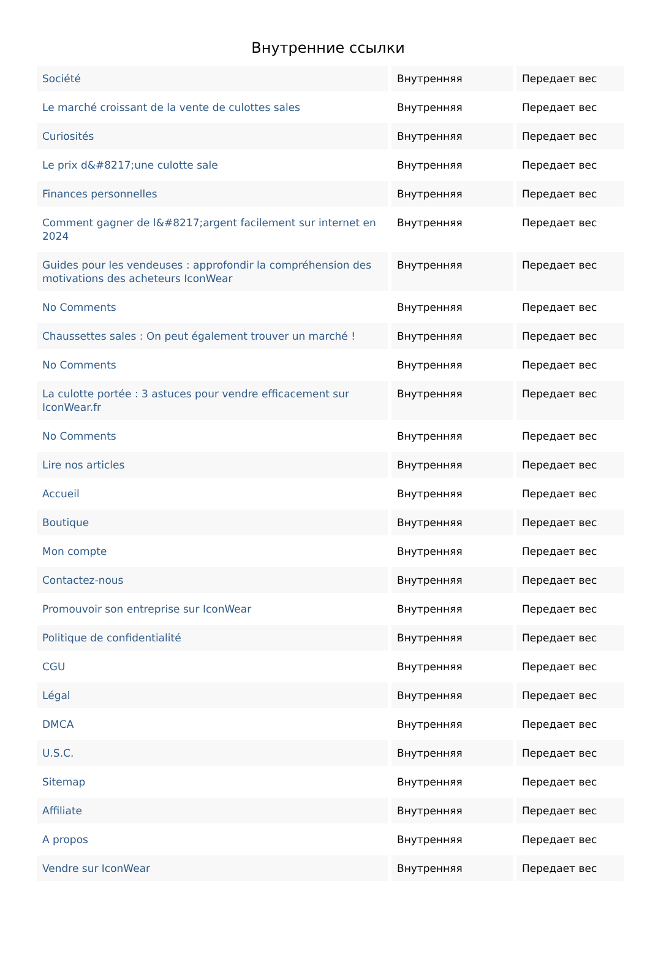Внутренние ссылки
| Société | Внутренняя | Передает вес |
| Le marché croissant de la vente de culottes sales | Внутренняя | Передает вес |
| Curiosités | Внутренняя | Передает вес |
| Le prix d&#8217;une culotte sale | Внутренняя | Передает вес |
| Finances personnelles | Внутренняя | Передает вес |
| Comment gagner de l&#8217;argent facilement sur internet en 2024 | Внутренняя | Передает вес |
| Guides pour les vendeuses : approfondir la compréhension des motivations des acheteurs IconWear | Внутренняя | Передает вес |
| No Comments | Внутренняя | Передает вес |
| Chaussettes sales : On peut également trouver un marché ! | Внутренняя | Передает вес |
| No Comments | Внутренняя | Передает вес |
| La culotte portée : 3 astuces pour vendre efficacement sur IconWear.fr | Внутренняя | Передает вес |
| No Comments | Внутренняя | Передает вес |
| Lire nos articles | Внутренняя | Передает вес |
| Accueil | Внутренняя | Передает вес |
| Boutique | Внутренняя | Передает вес |
| Mon compte | Внутренняя | Передает вес |
| Contactez-nous | Внутренняя | Передает вес |
| Promouvoir son entreprise sur IconWear | Внутренняя | Передает вес |
| Politique de confidentialité | Внутренняя | Передает вес |
| CGU | Внутренняя | Передает вес |
| Légal | Внутренняя | Передает вес |
| DMCA | Внутренняя | Передает вес |
| U.S.C. | Внутренняя | Передает вес |
| Sitemap | Внутренняя | Передает вес |
| Affiliate | Внутренняя | Передает вес |
| A propos | Внутренняя | Передает вес |
| Vendre sur IconWear | Внутренняя | Передает вес |